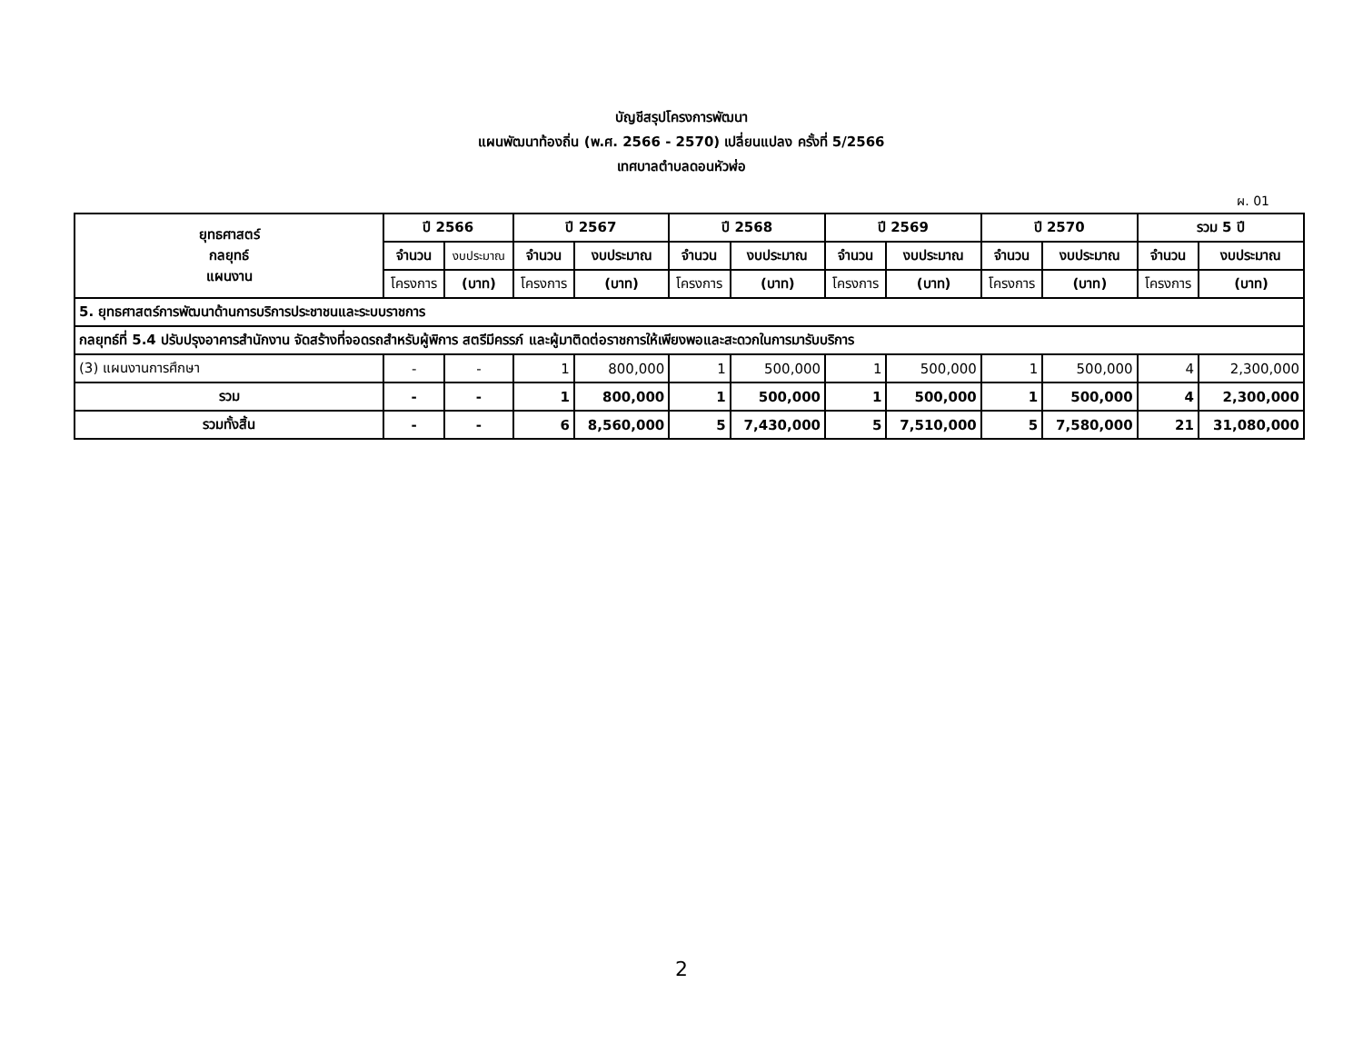บัญชีสรุปโครงการพัฒนา
แผนพัฒนาท้องถิ่น (พ.ศ. 2566 - 2570) เปลี่ยนแปลง ครั้งที่ 5/2566
เทศบาลตำบลดอนหัวฬ่อ
ผ. 01
| ยุทธศาสตร์ กลยุทธ์ แผนงาน | ปี 2566 | | ปี 2567 | | ปี 2568 | | ปี 2569 | | ปี 2570 | | รวม 5 ปี | |
| --- | --- | --- | --- | --- | --- | --- | --- | --- | --- | --- | --- | --- |
| | จำนวน | งบประมาณ | จำนวน | งบประมาณ | จำนวน | งบประมาณ | จำนวน | งบประมาณ | จำนวน | งบประมาณ | จำนวน | งบประมาณ |
| | โครงการ | (บาท) | โครงการ | (บาท) | โครงการ | (บาท) | โครงการ | (บาท) | โครงการ | (บาท) | โครงการ | (บาท) |
| 5. ยุทธศาสตร์การพัฒนาด้านการบริการประชาชนและระบบราชการ | | | | | | | | | | | | |
| กลยุทธ์ที่ 5.4 ปรับปรุงอาคารสำนักงาน จัดสร้างที่จอดรถสำหรับผู้พิการ สตรีมีครรภ์ และผู้มาติดต่อราชการให้เพียงพอและสะดวกในการมารับบริการ | | | | | | | | | | | | |
| (3) แผนงานการศึกษา | - | - | 1 | 800,000 | 1 | 500,000 | 1 | 500,000 | 1 | 500,000 | 4 | 2,300,000 |
| รวม | - | - | 1 | 800,000 | 1 | 500,000 | 1 | 500,000 | 1 | 500,000 | 4 | 2,300,000 |
| รวมทั้งสิ้น | - | - | 6 | 8,560,000 | 5 | 7,430,000 | 5 | 7,510,000 | 5 | 7,580,000 | 21 | 31,080,000 |
2